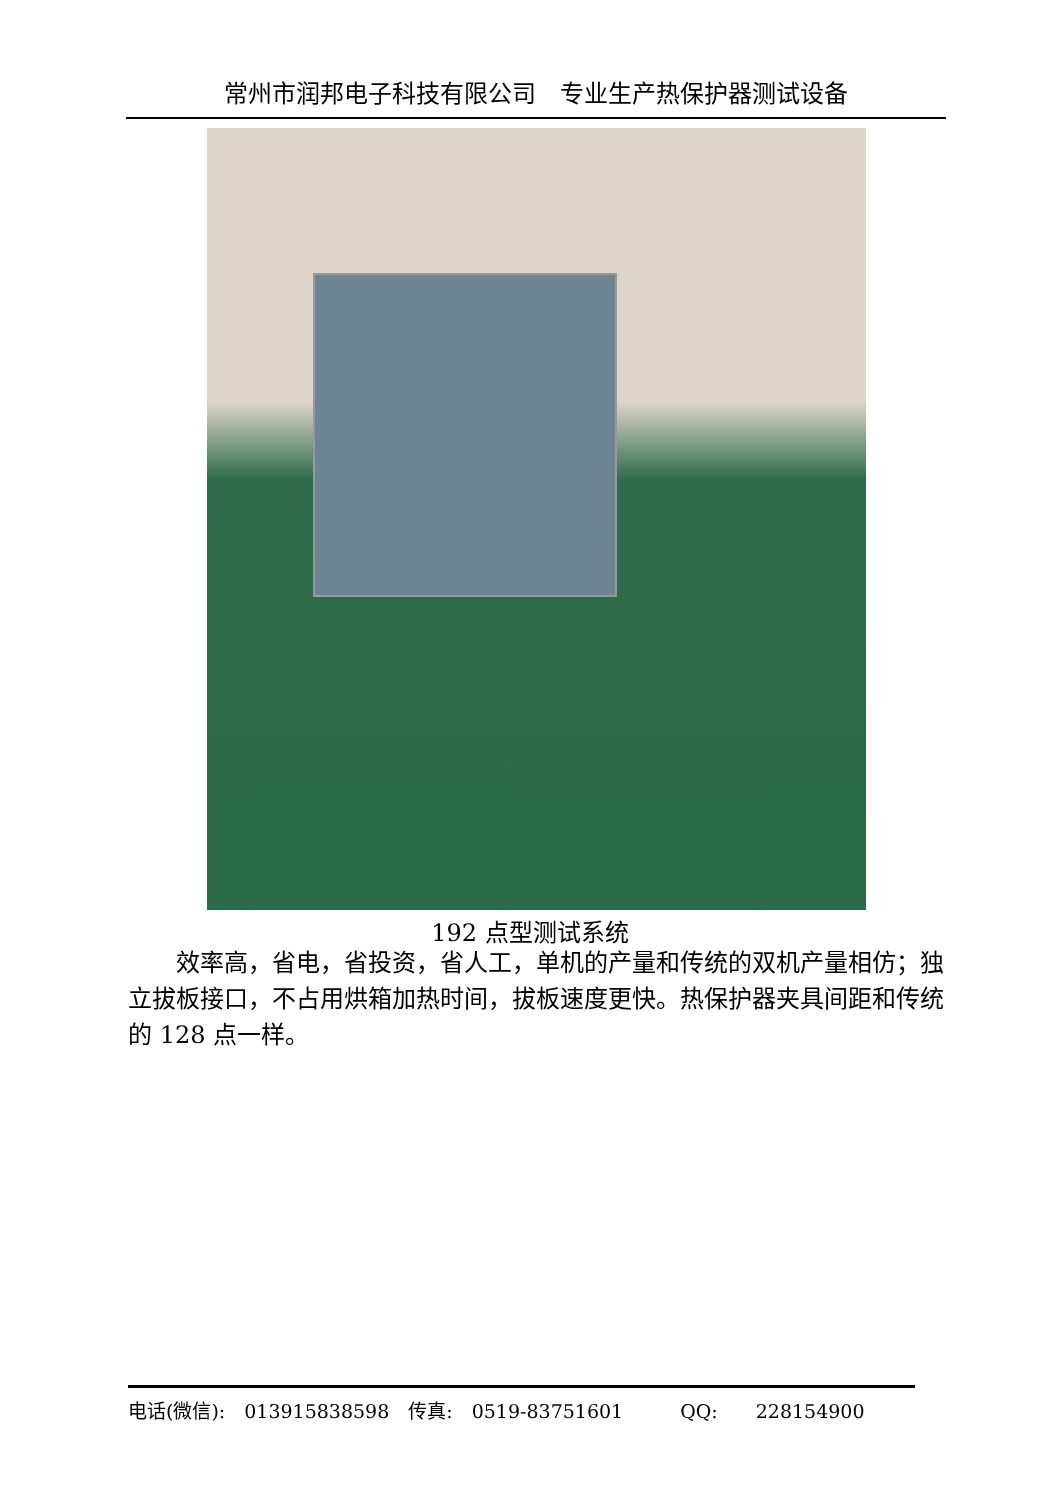常州市润邦电子科技有限公司　专业生产热保护器测试设备
192 点型测试系统
效率高，省电，省投资，省人工，单机的产量和传统的双机产量相仿；独立拔板接口，不占用烘箱加热时间，拔板速度更快。热保护器夹具间距和传统的 128 点一样。
电话(微信):　013915838598　传真:　0519-83751601　　　QQ:　　228154900